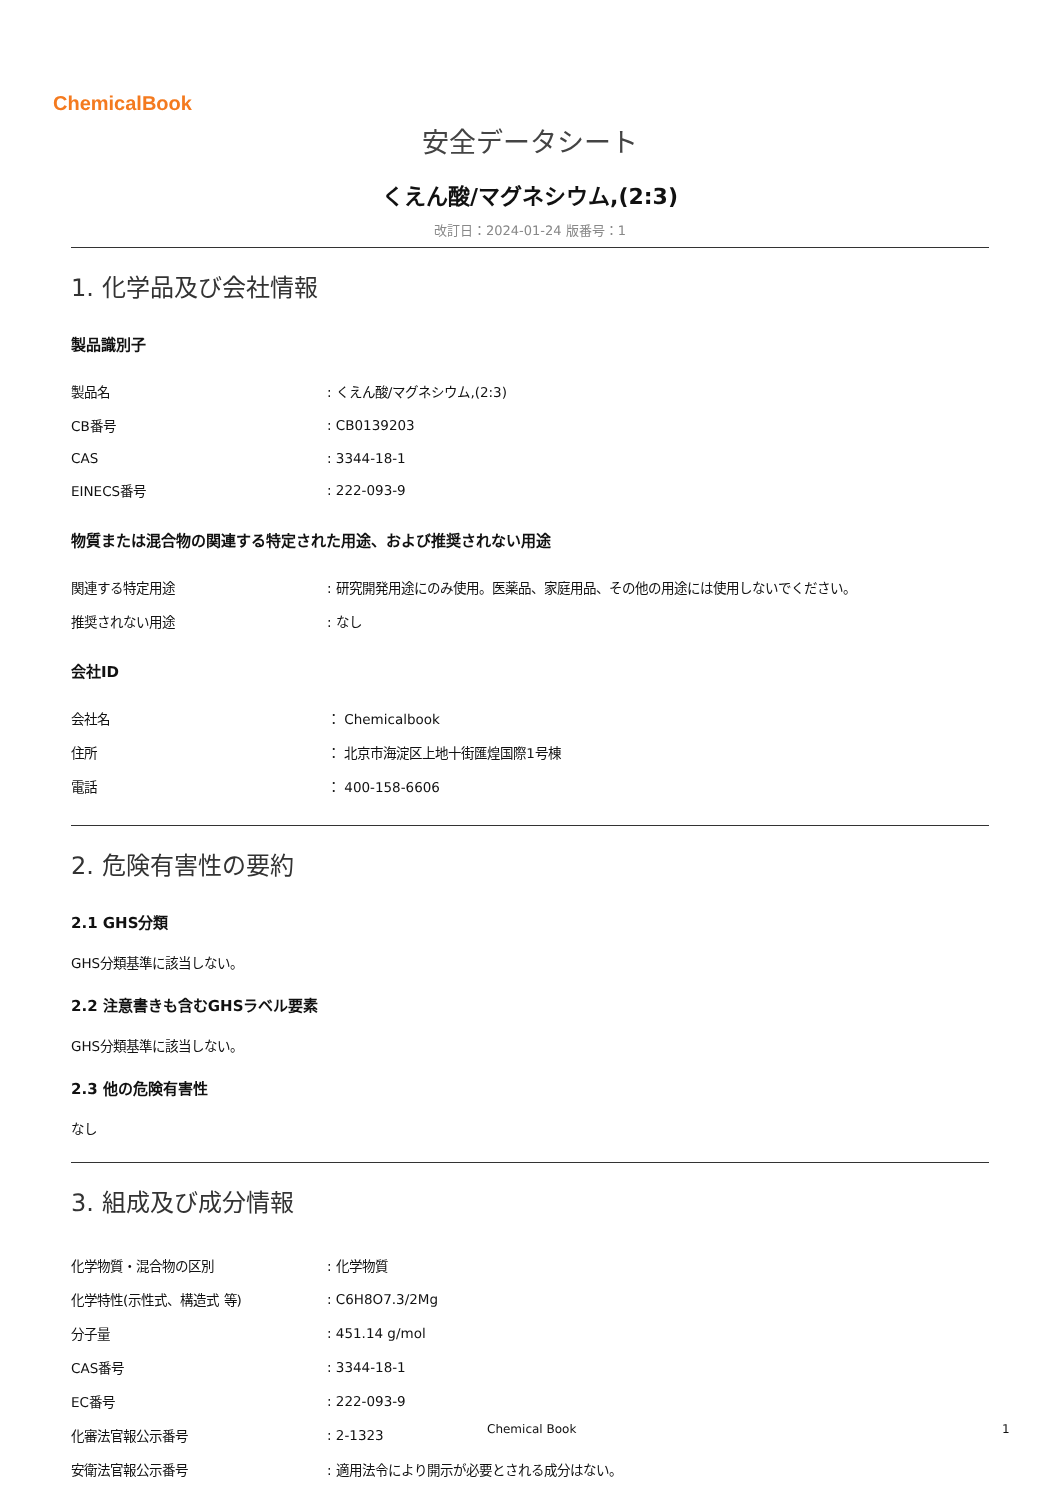ChemicalBook
安全データシート
くえん酸/マグネシウム,(2:3)
改訂日：2024-01-24 版番号：1
1. 化学品及び会社情報
製品識別子
| 製品名 | : くえん酸/マグネシウム,(2:3) |
| CB番号 | : CB0139203 |
| CAS | : 3344-18-1 |
| EINECS番号 | : 222-093-9 |
物質または混合物の関連する特定された用途、および推奨されない用途
| 関連する特定用途 | : 研究開発用途にのみ使用。医薬品、家庭用品、その他の用途には使用しないでください。 |
| 推奨されない用途 | : なし |
会社ID
| 会社名 | ： Chemicalbook |
| 住所 | ： 北京市海淀区上地十街匯煌国際1号棟 |
| 電話 | ： 400-158-6606 |
2. 危険有害性の要約
2.1 GHS分類
GHS分類基準に該当しない。
2.2 注意書きも含むGHSラベル要素
GHS分類基準に該当しない。
2.3 他の危険有害性
なし
3. 組成及び成分情報
| 化学物質・混合物の区別 | : 化学物質 |
| 化学特性(示性式、構造式 等) | : C6H8O7.3/2Mg |
| 分子量 | : 451.14 g/mol |
| CAS番号 | : 3344-18-1 |
| EC番号 | : 222-093-9 |
| 化審法官報公示番号 | : 2-1323 |
| 安衛法官報公示番号 | : 適用法令により開示が必要とされる成分はない。 |
Chemical Book 1